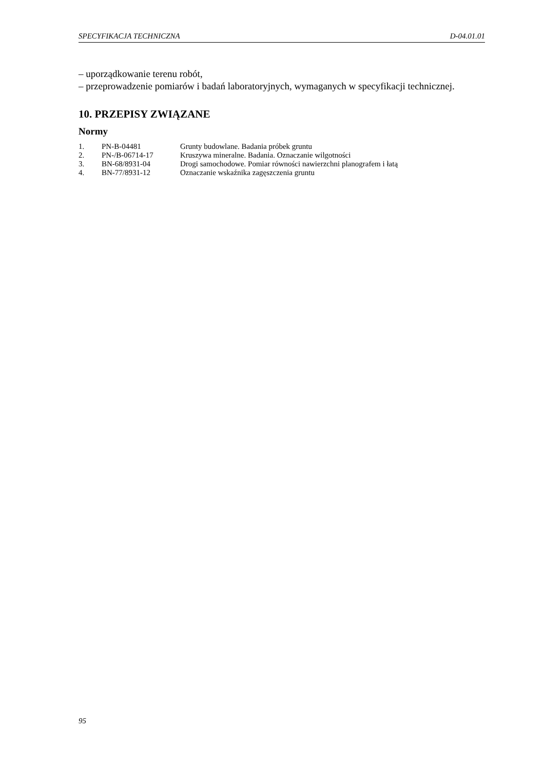SPECYFIKACJA TECHNICZNA D-04.01.01
– uporządkowanie terenu robót,
– przeprowadzenie pomiarów i badań laboratoryjnych, wymaganych w specyfikacji technicznej.
10. PRZEPISY ZWIĄZANE
Normy
| 1. | PN-B-04481 | Grunty budowlane. Badania próbek gruntu |
| 2. | PN-/B-06714-17 | Kruszywa mineralne. Badania. Oznaczanie wilgotności |
| 3. | BN-68/8931-04 | Drogi samochodowe. Pomiar równości nawierzchni planografem i łatą |
| 4. | BN-77/8931-12 | Oznaczanie wskaźnika zagęszczenia gruntu |
95